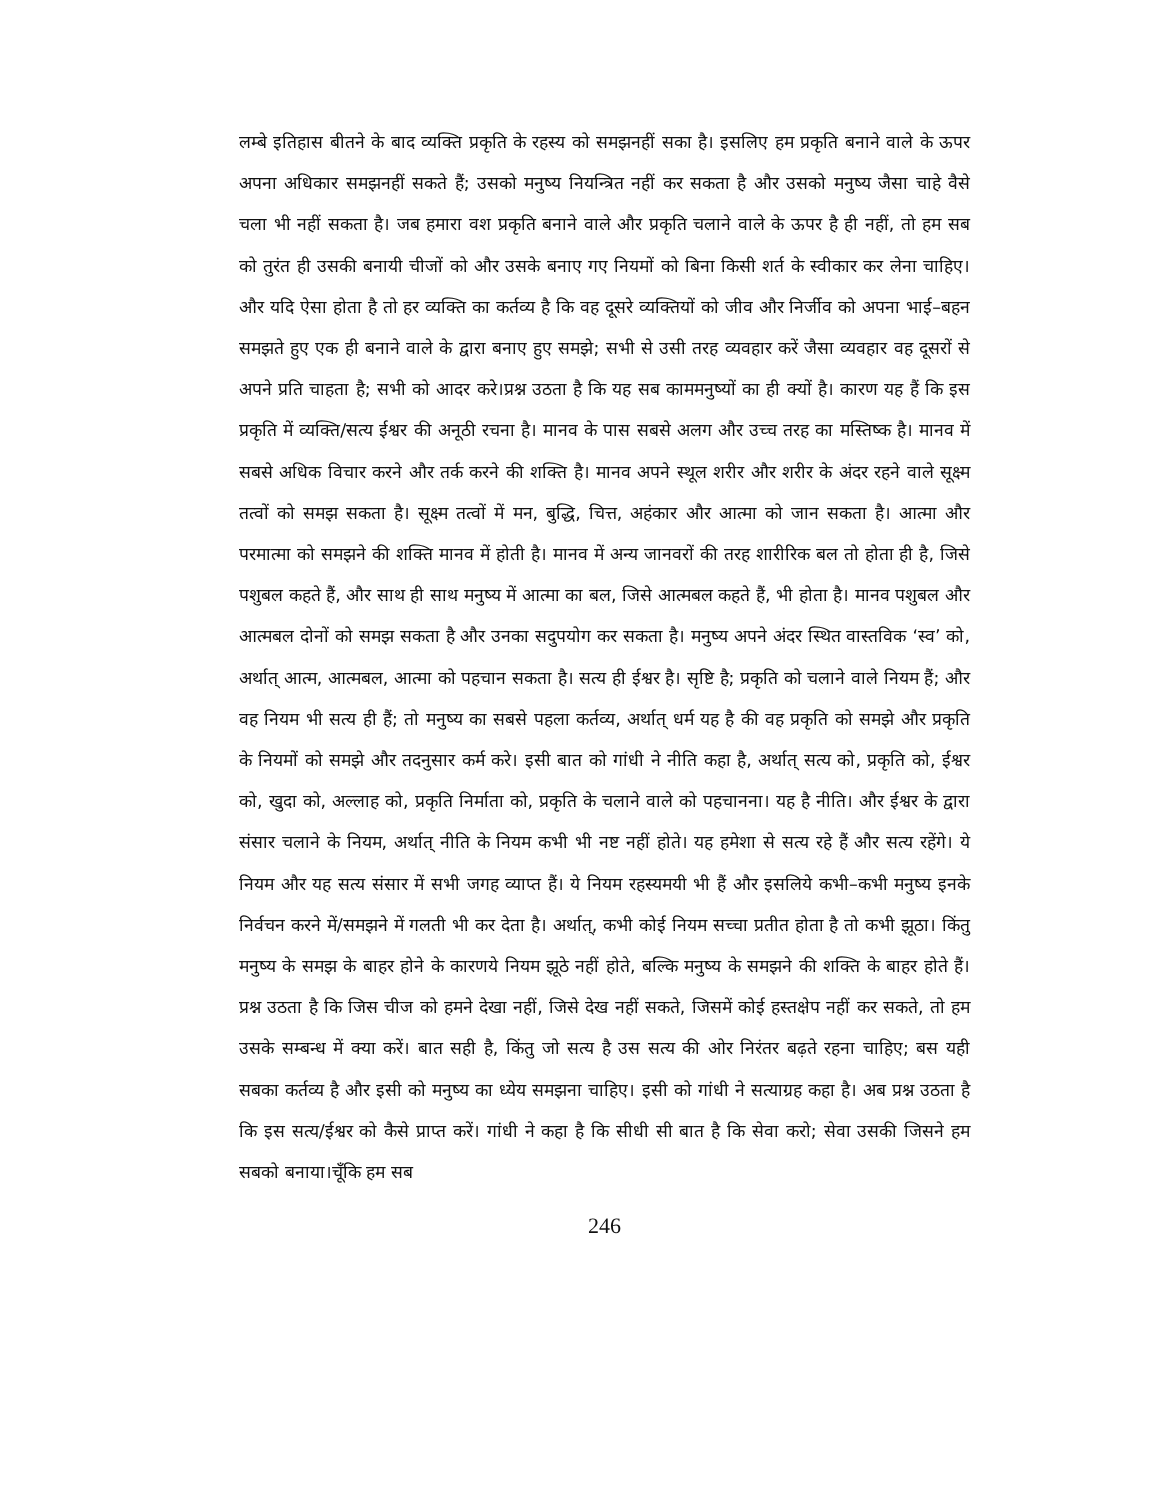लम्बे इतिहास बीतने के बाद व्यक्ति प्रकृति के रहस्य को समझनहीं सका है। इसलिए हम प्रकृति बनाने वाले के ऊपर अपना अधिकार समझनहीं सकते हैं; उसको मनुष्य नियन्त्रित नहीं कर सकता है और उसको मनुष्य जैसा चाहे वैसे चला भी नहीं सकता है। जब हमारा वश प्रकृति बनाने वाले और प्रकृति चलाने वाले के ऊपर है ही नहीं, तो हम सब को तुरंत ही उसकी बनायी चीजों को और उसके बनाए गए नियमों को बिना किसी शर्त के स्वीकार कर लेना चाहिए। और यदि ऐसा होता है तो हर व्यक्ति का कर्तव्य है कि वह दूसरे व्यक्तियों को जीव और निर्जीव को अपना भाई–बहन समझते हुए एक ही बनाने वाले के द्वारा बनाए हुए समझे; सभी से उसी तरह व्यवहार करें जैसा व्यवहार वह दूसरों से अपने प्रति चाहता है; सभी को आदर करे।प्रश्न उठता है कि यह सब काममनुष्यों का ही क्यों है। कारण यह हैं कि इस प्रकृति में व्यक्ति/सत्य ईश्वर की अनूठी रचना है। मानव के पास सबसे अलग और उच्च तरह का मस्तिष्क है। मानव में सबसे अधिक विचार करने और तर्क करने की शक्ति है। मानव अपने स्थूल शरीर और शरीर के अंदर रहने वाले सूक्ष्म तत्वों को समझ सकता है। सूक्ष्म तत्वों में मन, बुद्धि, चित्त, अहंकार और आत्मा को जान सकता है। आत्मा और परमात्मा को समझने की शक्ति मानव में होती है। मानव में अन्य जानवरों की तरह शारीरिक बल तो होता ही है, जिसे पशुबल कहते हैं, और साथ ही साथ मनुष्य में आत्मा का बल, जिसे आत्मबल कहते हैं, भी होता है। मानव पशुबल और आत्मबल दोनों को समझ सकता है और उनका सदुपयोग कर सकता है। मनुष्य अपने अंदर स्थित वास्तविक ‘स्व’ को, अर्थात् आत्म, आत्मबल, आत्मा को पहचान सकता है। सत्य ही ईश्वर है। सृष्टि है; प्रकृति को चलाने वाले नियम हैं; और वह नियम भी सत्य ही हैं; तो मनुष्य का सबसे पहला कर्तव्य, अर्थात् धर्म यह है की वह प्रकृति को समझे और प्रकृति के नियमों को समझे और तदनुसार कर्म करे। इसी बात को गांधी ने नीति कहा है, अर्थात् सत्य को, प्रकृति को, ईश्वर को, खुदा को, अल्लाह को, प्रकृति निर्माता को, प्रकृति के चलाने वाले को पहचानना। यह है नीति। और ईश्वर के द्वारा संसार चलाने के नियम, अर्थात् नीति के नियम कभी भी नष्ट नहीं होते। यह हमेशा से सत्य रहे हैं और सत्य रहेंगे। ये नियम और यह सत्य संसार में सभी जगह व्याप्त हैं। ये नियम रहस्यमयी भी हैं और इसलिये कभी–कभी मनुष्य इनके निर्वचन करने में/समझने में गलती भी कर देता है। अर्थात्, कभी कोई नियम सच्चा प्रतीत होता है तो कभी झूठा। किंतु मनुष्य के समझ के बाहर होने के कारणये नियम झूठे नहीं होते, बल्कि मनुष्य के समझने की शक्ति के बाहर होते हैं। प्रश्न उठता है कि जिस चीज को हमने देखा नहीं, जिसे देख नहीं सकते, जिसमें कोई हस्तक्षेप नहीं कर सकते, तो हम उसके सम्बन्ध में क्या करें। बात सही है, किंतु जो सत्य है उस सत्य की ओर निरंतर बढ़ते रहना चाहिए; बस यही सबका कर्तव्य है और इसी को मनुष्य का ध्येय समझना चाहिए। इसी को गांधी ने सत्याग्रह कहा है। अब प्रश्न उठता है कि इस सत्य/ईश्वर को कैसे प्राप्त करें। गांधी ने कहा है कि सीधी सी बात है कि सेवा करो; सेवा उसकी जिसने हम सबको बनाया।चूँकि हम सब
246